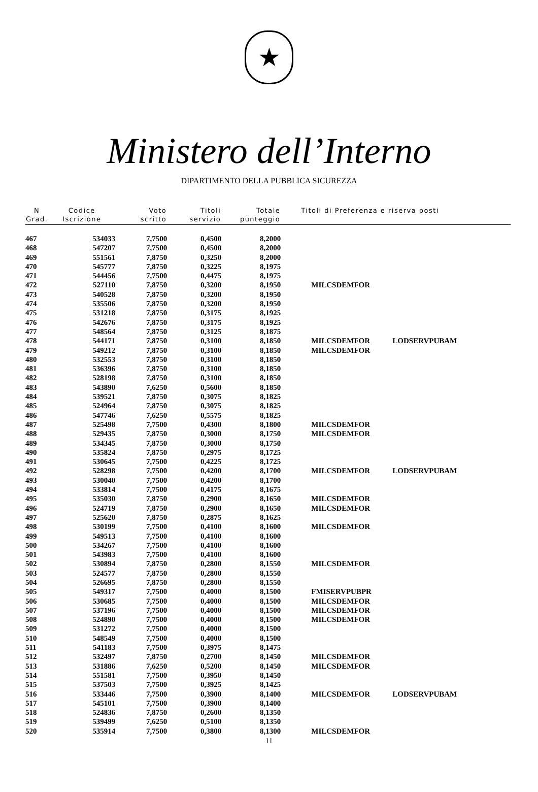★
Ministero dell’Interno
DIPARTIMENTO DELLA PUBBLICA SICUREZZA
| N Grad. | Codice Iscrizione | Voto scritto | Titoli servizio | Totale punteggio | Titoli di Preferenza e riserva posti | |
| --- | --- | --- | --- | --- | --- | --- |
| 467 | 534033 | 7,7500 | 0,4500 | 8,2000 | | |
| 468 | 547207 | 7,7500 | 0,4500 | 8,2000 | | |
| 469 | 551561 | 7,8750 | 0,3250 | 8,2000 | | |
| 470 | 545777 | 7,8750 | 0,3225 | 8,1975 | | |
| 471 | 544456 | 7,7500 | 0,4475 | 8,1975 | | |
| 472 | 527110 | 7,8750 | 0,3200 | 8,1950 | MILCSDEMFOR | |
| 473 | 540528 | 7,8750 | 0,3200 | 8,1950 | | |
| 474 | 535506 | 7,8750 | 0,3200 | 8,1950 | | |
| 475 | 531218 | 7,8750 | 0,3175 | 8,1925 | | |
| 476 | 542676 | 7,8750 | 0,3175 | 8,1925 | | |
| 477 | 548564 | 7,8750 | 0,3125 | 8,1875 | | |
| 478 | 544171 | 7,8750 | 0,3100 | 8,1850 | MILCSDEMFOR | LODSERVPUBAM |
| 479 | 549212 | 7,8750 | 0,3100 | 8,1850 | MILCSDEMFOR | |
| 480 | 532553 | 7,8750 | 0,3100 | 8,1850 | | |
| 481 | 536396 | 7,8750 | 0,3100 | 8,1850 | | |
| 482 | 528198 | 7,8750 | 0,3100 | 8,1850 | | |
| 483 | 543890 | 7,6250 | 0,5600 | 8,1850 | | |
| 484 | 539521 | 7,8750 | 0,3075 | 8,1825 | | |
| 485 | 524964 | 7,8750 | 0,3075 | 8,1825 | | |
| 486 | 547746 | 7,6250 | 0,5575 | 8,1825 | | |
| 487 | 525498 | 7,7500 | 0,4300 | 8,1800 | MILCSDEMFOR | |
| 488 | 529435 | 7,8750 | 0,3000 | 8,1750 | MILCSDEMFOR | |
| 489 | 534345 | 7,8750 | 0,3000 | 8,1750 | | |
| 490 | 535824 | 7,8750 | 0,2975 | 8,1725 | | |
| 491 | 530645 | 7,7500 | 0,4225 | 8,1725 | | |
| 492 | 528298 | 7,7500 | 0,4200 | 8,1700 | MILCSDEMFOR | LODSERVPUBAM |
| 493 | 530040 | 7,7500 | 0,4200 | 8,1700 | | |
| 494 | 533814 | 7,7500 | 0,4175 | 8,1675 | | |
| 495 | 535030 | 7,8750 | 0,2900 | 8,1650 | MILCSDEMFOR | |
| 496 | 524719 | 7,8750 | 0,2900 | 8,1650 | MILCSDEMFOR | |
| 497 | 525620 | 7,8750 | 0,2875 | 8,1625 | | |
| 498 | 530199 | 7,7500 | 0,4100 | 8,1600 | MILCSDEMFOR | |
| 499 | 549513 | 7,7500 | 0,4100 | 8,1600 | | |
| 500 | 534267 | 7,7500 | 0,4100 | 8,1600 | | |
| 501 | 543983 | 7,7500 | 0,4100 | 8,1600 | | |
| 502 | 530894 | 7,8750 | 0,2800 | 8,1550 | MILCSDEMFOR | |
| 503 | 524577 | 7,8750 | 0,2800 | 8,1550 | | |
| 504 | 526695 | 7,8750 | 0,2800 | 8,1550 | | |
| 505 | 549317 | 7,7500 | 0,4000 | 8,1500 | FMISERVPUBPR | |
| 506 | 530685 | 7,7500 | 0,4000 | 8,1500 | MILCSDEMFOR | |
| 507 | 537196 | 7,7500 | 0,4000 | 8,1500 | MILCSDEMFOR | |
| 508 | 524890 | 7,7500 | 0,4000 | 8,1500 | MILCSDEMFOR | |
| 509 | 531272 | 7,7500 | 0,4000 | 8,1500 | | |
| 510 | 548549 | 7,7500 | 0,4000 | 8,1500 | | |
| 511 | 541183 | 7,7500 | 0,3975 | 8,1475 | | |
| 512 | 532497 | 7,8750 | 0,2700 | 8,1450 | MILCSDEMFOR | |
| 513 | 531886 | 7,6250 | 0,5200 | 8,1450 | MILCSDEMFOR | |
| 514 | 551581 | 7,7500 | 0,3950 | 8,1450 | | |
| 515 | 537503 | 7,7500 | 0,3925 | 8,1425 | | |
| 516 | 533446 | 7,7500 | 0,3900 | 8,1400 | MILCSDEMFOR | LODSERVPUBAM |
| 517 | 545101 | 7,7500 | 0,3900 | 8,1400 | | |
| 518 | 524836 | 7,8750 | 0,2600 | 8,1350 | | |
| 519 | 539499 | 7,6250 | 0,5100 | 8,1350 | | |
| 520 | 535914 | 7,7500 | 0,3800 | 8,1300 | MILCSDEMFOR | |
11